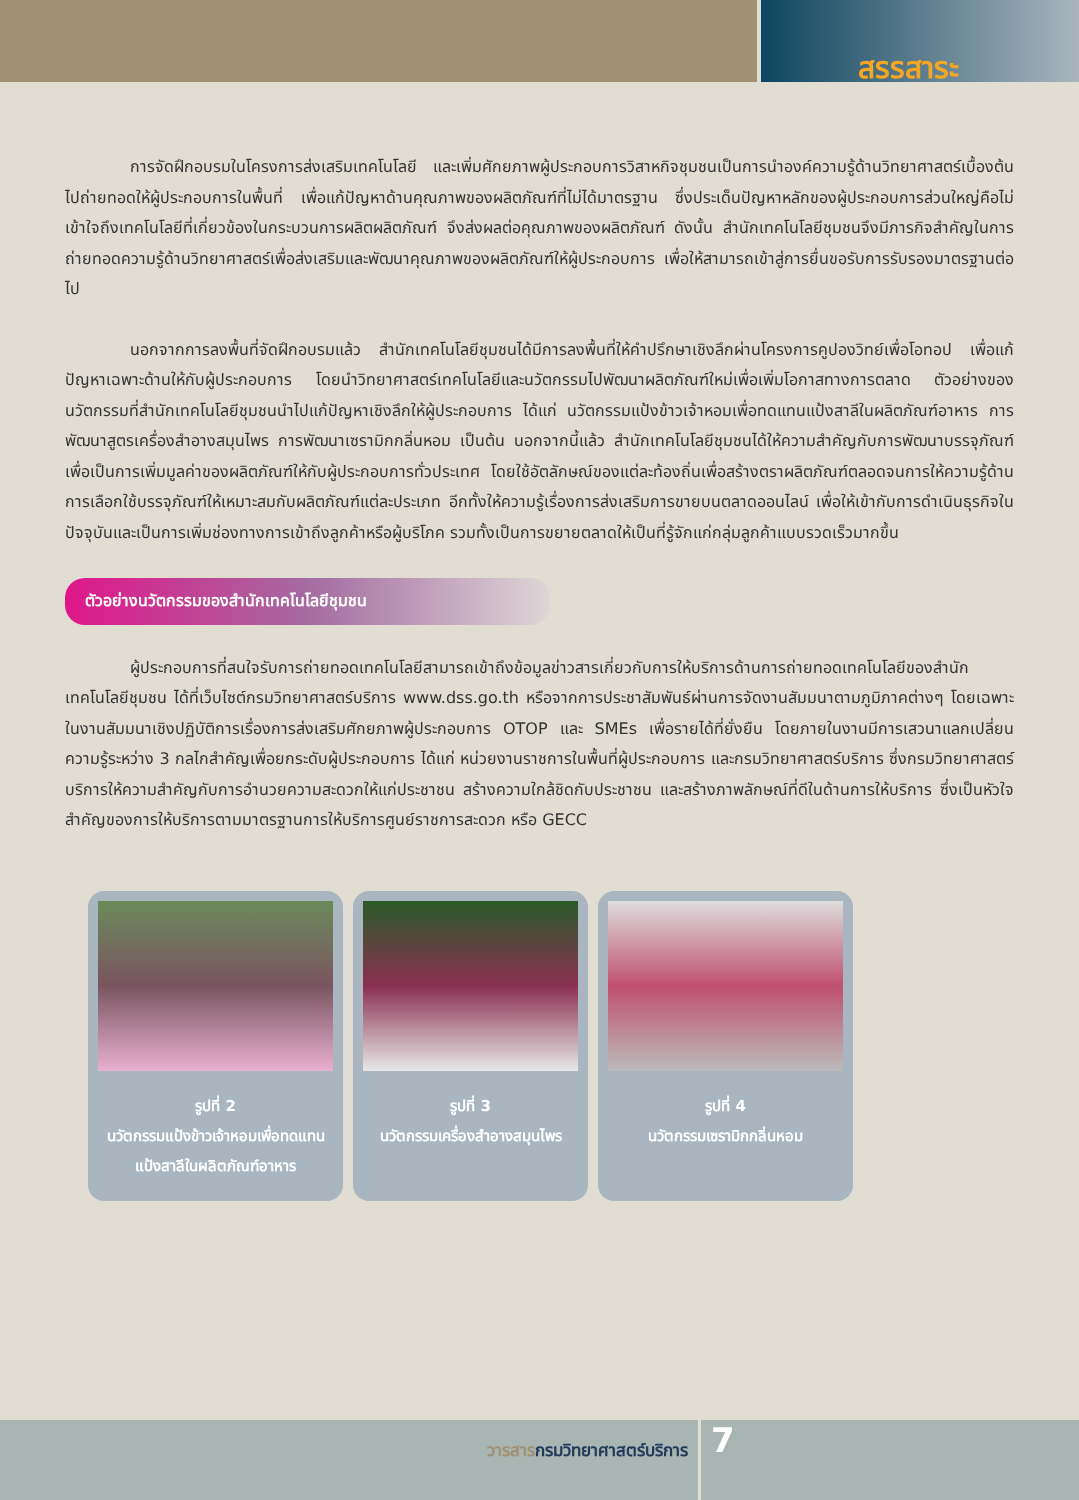สรรสาระ
การจัดฝึกอบรมในโครงการส่งเสริมเทคโนโลยี และเพิ่มศักยภาพผู้ประกอบการวิสาหกิจชุมชนเป็นการนำองค์ความรู้ด้านวิทยาศาสตร์เบื้องต้นไปถ่ายทอดให้ผู้ประกอบการในพื้นที่ เพื่อแก้ปัญหาด้านคุณภาพของผลิตภัณฑ์ที่ไม่ได้มาตรฐาน ซึ่งประเด็นปัญหาหลักของผู้ประกอบการส่วนใหญ่คือไม่เข้าใจถึงเทคโนโลยีที่เกี่ยวข้องในกระบวนการผลิตผลิตภัณฑ์ จึงส่งผลต่อคุณภาพของผลิตภัณฑ์ ดังนั้น สำนักเทคโนโลยีชุมชนจึงมีภารกิจสำคัญในการถ่ายทอดความรู้ด้านวิทยาศาสตร์เพื่อส่งเสริมและพัฒนาคุณภาพของผลิตภัณฑ์ให้ผู้ประกอบการ เพื่อให้สามารถเข้าสู่การยื่นขอรับการรับรองมาตรฐานต่อไป
นอกจากการลงพื้นที่จัดฝึกอบรมแล้ว สำนักเทคโนโลยีชุมชนได้มีการลงพื้นที่ให้คำปรึกษาเชิงลึกผ่านโครงการคูปองวิทย์เพื่อโอทอป เพื่อแก้ปัญหาเฉพาะด้านให้กับผู้ประกอบการ โดยนำวิทยาศาสตร์เทคโนโลยีและนวัตกรรมไปพัฒนาผลิตภัณฑ์ใหม่เพื่อเพิ่มโอกาสทางการตลาด ตัวอย่างของนวัตกรรมที่สำนักเทคโนโลยีชุมชนนำไปแก้ปัญหาเชิงลึกให้ผู้ประกอบการ ได้แก่ นวัตกรรมแป้งข้าวเจ้าหอมเพื่อทดแทนแป้งสาลีในผลิตภัณฑ์อาหาร การพัฒนาสูตรเครื่องสำอางสมุนไพร การพัฒนาเซรามิกกลิ่นหอม เป็นต้น นอกจากนี้แล้ว สำนักเทคโนโลยีชุมชนได้ให้ความสำคัญกับการพัฒนาบรรจุภัณฑ์เพื่อเป็นการเพิ่มมูลค่าของผลิตภัณฑ์ให้กับผู้ประกอบการทั่วประเทศ โดยใช้อัตลักษณ์ของแต่ละท้องถิ่นเพื่อสร้างตราผลิตภัณฑ์ตลอดจนการให้ความรู้ด้านการเลือกใช้บรรจุภัณฑ์ให้เหมาะสมกับผลิตภัณฑ์แต่ละประเภท อีกทั้งให้ความรู้เรื่องการส่งเสริมการขายบนตลาดออนไลน์ เพื่อให้เข้ากับการดำเนินธุรกิจในปัจจุบันและเป็นการเพิ่มช่องทางการเข้าถึงลูกค้าหรือผู้บริโภค รวมทั้งเป็นการขยายตลาดให้เป็นที่รู้จักแก่กลุ่มลูกค้าแบบรวดเร็วมากขึ้น
ตัวอย่างนวัตกรรมของสำนักเทคโนโลยีชุมชน
ผู้ประกอบการที่สนใจรับการถ่ายทอดเทคโนโลยีสามารถเข้าถึงข้อมูลข่าวสารเกี่ยวกับการให้บริการด้านการถ่ายทอดเทคโนโลยีของสำนักเทคโนโลยีชุมชน ได้ที่เว็บไซต์กรมวิทยาศาสตร์บริการ www.dss.go.th หรือจากการประชาสัมพันธ์ผ่านการจัดงานสัมมนาตามภูมิภาคต่างๆ โดยเฉพาะในงานสัมมนาเชิงปฏิบัติการเรื่องการส่งเสริมศักยภาพผู้ประกอบการ OTOP และ SMEs เพื่อรายได้ที่ยั่งยืน โดยภายในงานมีการเสวนาแลกเปลี่ยนความรู้ระหว่าง 3 กลไกสำคัญเพื่อยกระดับผู้ประกอบการ ได้แก่ หน่วยงานราชการในพื้นที่ผู้ประกอบการ และกรมวิทยาศาสตร์บริการ ซึ่งกรมวิทยาศาสตร์บริการให้ความสำคัญกับการอำนวยความสะดวกให้แก่ประชาชน สร้างความใกล้ชิดกับประชาชน และสร้างภาพลักษณ์ที่ดีในด้านการให้บริการ ซึ่งเป็นหัวใจสำคัญของการให้บริการตามมาตรฐานการให้บริการศูนย์ราชการสะดวก หรือ GECC
รูปที่ 2
นวัตกรรมแป้งข้าวเจ้าหอมเพื่อทดแทนแป้งสาลีในผลิตภัณฑ์อาหาร
รูปที่ 3
นวัตกรรมเครื่องสำอางสมุนไพร
รูปที่ 4
นวัตกรรมเซรามิกกลิ่นหอม
วารสารกรมวิทยาศาสตร์บริการ
7